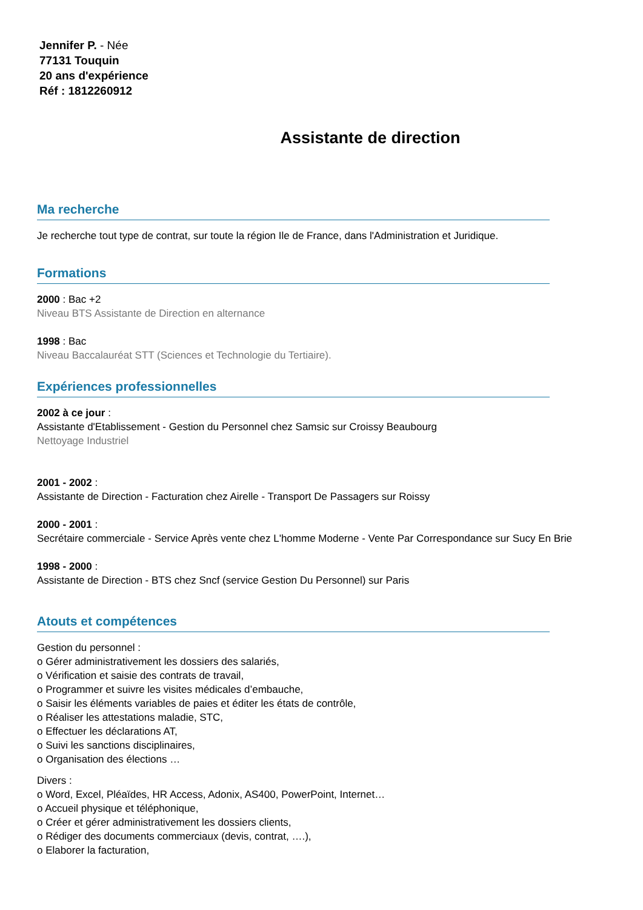Jennifer P. - Née
77131 Touquin
20 ans d'expérience
Réf : 1812260912
Assistante de direction
Ma recherche
Je recherche tout type de contrat, sur toute la région Ile de France, dans l'Administration et Juridique.
Formations
2000 : Bac +2
Niveau BTS Assistante de Direction en alternance
1998 : Bac
Niveau Baccalauréat STT (Sciences et Technologie du Tertiaire).
Expériences professionnelles
2002 à ce jour :
Assistante d'Etablissement - Gestion du Personnel chez Samsic sur Croissy Beaubourg
Nettoyage Industriel
2001 - 2002 :
Assistante de Direction - Facturation chez Airelle - Transport De Passagers sur Roissy
2000 - 2001 :
Secrétaire commerciale - Service Après vente chez L'homme Moderne - Vente Par Correspondance sur Sucy En Brie
1998 - 2000 :
Assistante de Direction - BTS chez Sncf (service Gestion Du Personnel) sur Paris
Atouts et compétences
Gestion du personnel :
o Gérer administrativement les dossiers des salariés,
o Vérification et saisie des contrats de travail,
o Programmer et suivre les visites médicales d’embauche,
o Saisir les éléments variables de paies et éditer les états de contrôle,
o Réaliser les attestations maladie, STC,
o Effectuer les déclarations AT,
o Suivi les sanctions disciplinaires,
o Organisation des élections …
Divers :
o Word, Excel, Pléaïdes, HR Access, Adonix, AS400, PowerPoint, Internet…
o Accueil physique et téléphonique,
o Créer et gérer administrativement les dossiers clients,
o Rédiger des documents commerciaux (devis, contrat, ….),
o Elaborer la facturation,